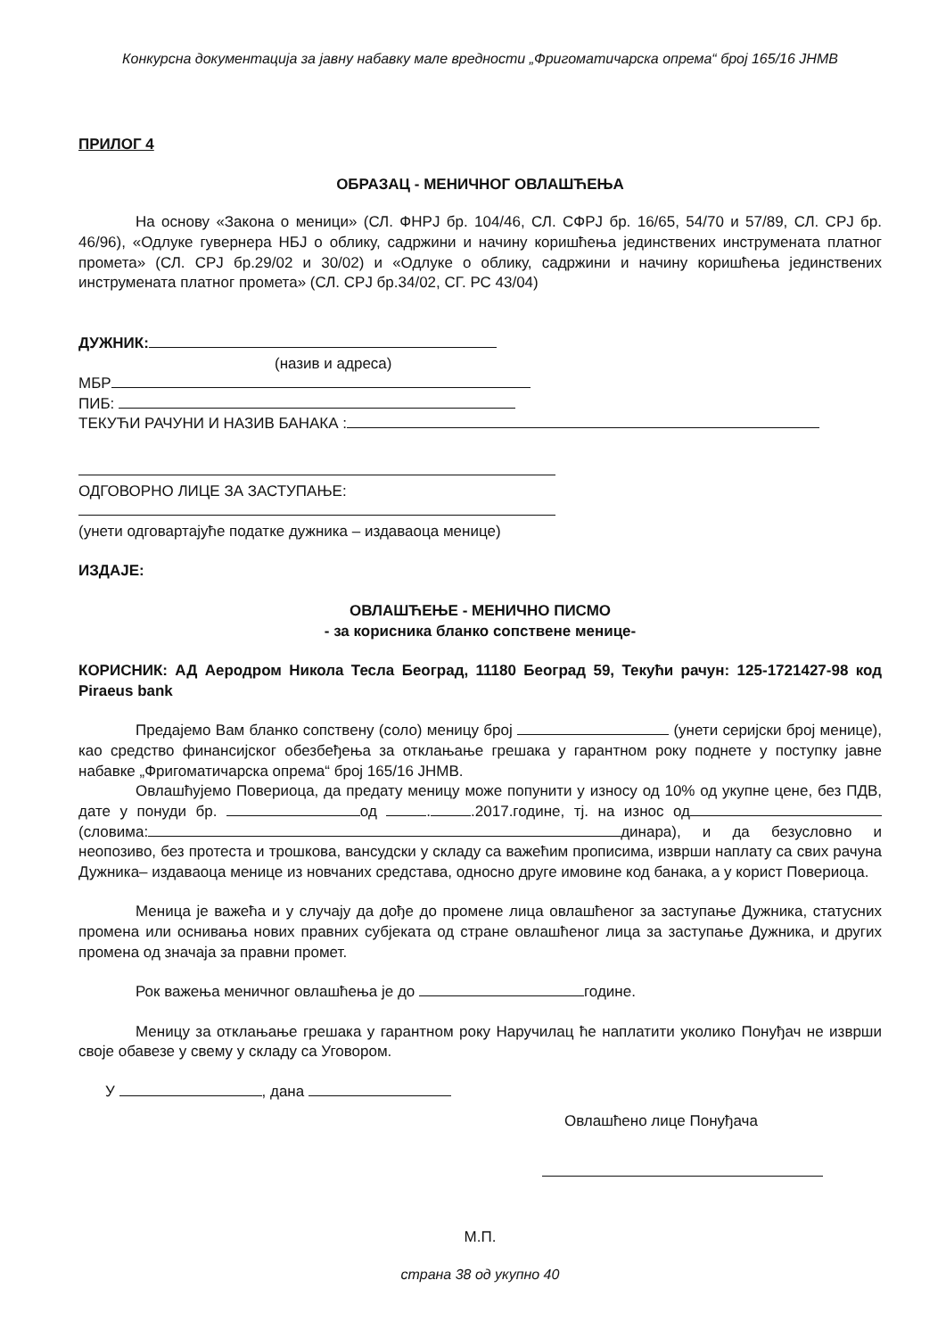Конкурсна документација за јавну набавку мале вредности „Фригоматичарска опрема“ број 165/16 ЈНМВ
ПРИЛОГ 4
ОБРАЗАЦ - МЕНИЧНОГ ОВЛАШЋЕЊА
На основу «Закона о меници» (СЛ. ФНРЈ бр. 104/46, СЛ. СФРЈ бр. 16/65, 54/70 и 57/89, СЛ. СРЈ бр. 46/96), «Одлуке гувернера НБЈ о облику, садржини и начину коришћења јединствених инструмената платног промета» (СЛ. СРЈ бр.29/02 и 30/02) и «Одлуке о облику, садржини и начину коришћења јединствених инструмената платног промета» (СЛ. СРЈ бр.34/02, СГ. РС 43/04)
ДУЖНИК:
(назив и адреса)
МБР
ПИБ:
ТЕКУЋИ РАЧУНИ И НАЗИВ БАНАКА :
ОДГОВОРНО ЛИЦЕ ЗА ЗАСТУПАЊЕ:
(унети одговартајуће податке дужника – издаваоца менице)
ИЗДАЈЕ:
ОВЛАШЋЕЊЕ - МЕНИЧНО ПИСМО
- за корисника бланко сопствене менице-
КОРИСНИК: АД Аеродром Никола Тесла Београд, 11180 Београд 59, Текући рачун: 125-1721427-98 код Piraeus bank
Предајемо Вам бланко сопствену (соло) меницу број (унети серијски број менице), као средство финансијског обезбеђења за отклањање грешака у гарантном року поднете у поступку јавне набавке „Фригоматичарска опрема“ број 165/16 ЈНМВ.
Овлашћујемо Повериоца, да предату меницу може попунити у износу од 10% од укупне цене, без ПДВ, дате у понуди бр. од . .2017.године, тј. на износ од (словима: динара), и да безусловно и неопозиво, без протеста и трошкова, вансудски у складу са важећим прописима, изврши наплату са свих рачуна Дужника– издаваоца менице из новчаних средстава, односно друге имовине код банака, а у корист Повериоца.
Меница је важећа и у случају да дође до промене лица овлашћеног за заступање Дужника, статусних промена или оснивања нових правних субјеката од стране овлашћеног лица за заступање Дужника, и других промена од значаја за правни промет.
Рок важења меничног овлашћења је до године.
Меницу за отклањање грешака у гарантном року Наручилац ће наплатити уколико Понуђач не изврши своје обавезе у свему у складу са Уговором.
У , дана
Овлашћено лице Понуђача
М.П.
страна 38 од укупно 40